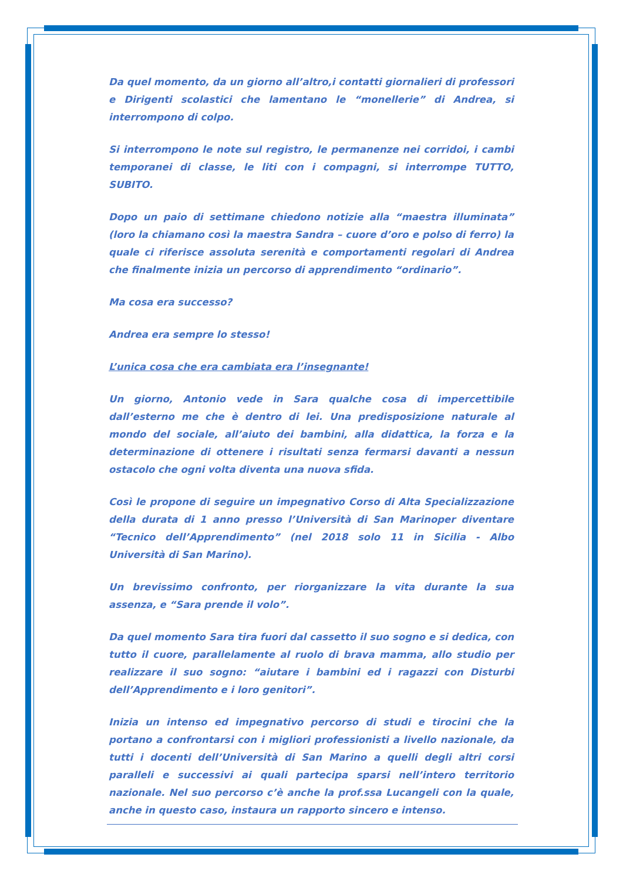Da quel momento, da un giorno all’altro,i contatti giornalieri di professori e Dirigenti scolastici che lamentano le “monellerie” di Andrea, si interrompono di colpo.
Si interrompono le note sul registro, le permanenze nei corridoi, i cambi temporanei di classe, le liti con i compagni, si interrompe TUTTO, SUBITO.
Dopo un paio di settimane chiedono notizie alla “maestra illuminata” (loro la chiamano così la maestra Sandra – cuore d’oro e polso di ferro) la quale ci riferisce assoluta serenità e comportamenti regolari di Andrea che finalmente inizia un percorso di apprendimento “ordinario”.
Ma cosa era successo?
Andrea era sempre lo stesso!
L’unica cosa che era cambiata era l’insegnante!
Un giorno, Antonio vede in Sara qualche cosa di impercettibile dall’esterno me che è dentro di lei. Una predisposizione naturale al mondo del sociale, all’aiuto dei bambini, alla didattica, la forza e la determinazione di ottenere i risultati senza fermarsi davanti a nessun ostacolo che ogni volta diventa una nuova sfida.
Così le propone di seguire un impegnativo Corso di Alta Specializzazione della durata di 1 anno presso l’Università di San Marinoper diventare “Tecnico dell’Apprendimento” (nel 2018 solo 11 in Sicilia - Albo Università di San Marino).
Un brevissimo confronto, per riorganizzare la vita durante la sua assenza, e “Sara prende il volo”.
Da quel momento Sara tira fuori dal cassetto il suo sogno e si dedica, con tutto il cuore, parallelamente al ruolo di brava mamma, allo studio per realizzare il suo sogno: “aiutare i bambini ed i ragazzi con Disturbi dell’Apprendimento e i loro genitori”.
Inizia un intenso ed impegnativo percorso di studi e tirocini che la portano a confrontarsi con i migliori professionisti a livello nazionale, da tutti i docenti dell’Università di San Marino a quelli degli altri corsi paralleli e successivi ai quali partecipa sparsi nell’intero territorio nazionale. Nel suo percorso c’è anche la prof.ssa Lucangeli con la quale, anche in questo caso, instaura un rapporto sincero e intenso.